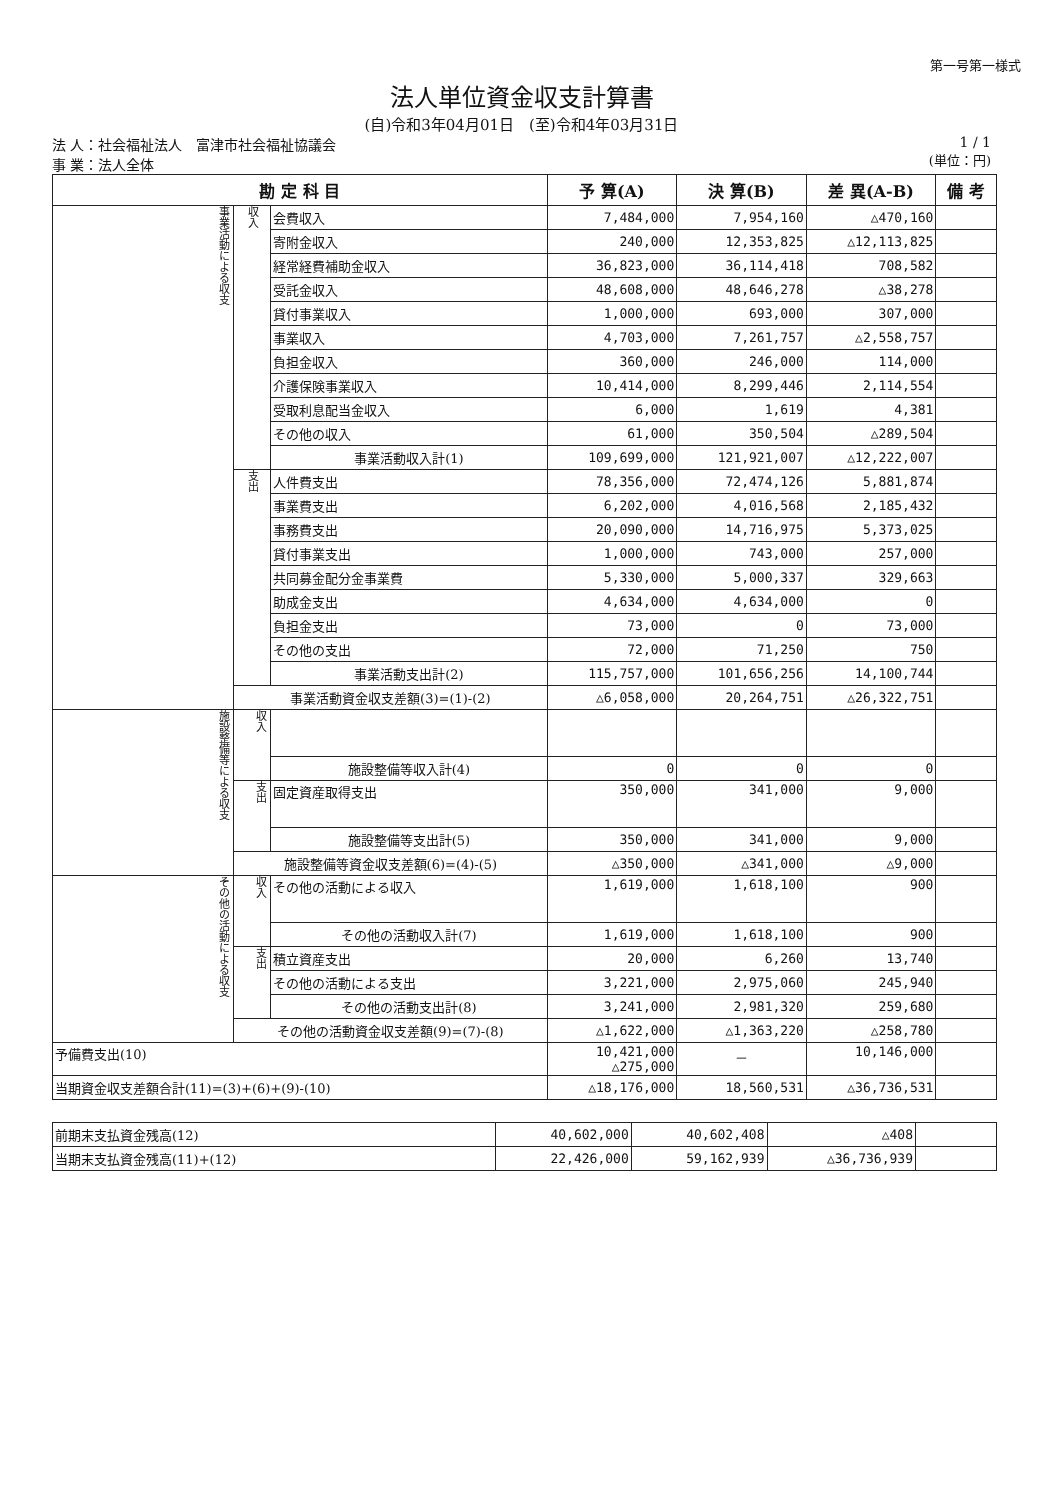第一号第一様式
法人単位資金収支計算書
(自)令和3年04月01日　(至)令和4年03月31日
法 人：社会福祉法人　富津市社会福祉協議会
事 業：法人全体
1 / 1
(単位：円)
| 勘 定 科 目 | | | 予 算(A) | 決 算(B) | 差 異(A-B) | 備 考 |
| --- | --- | --- | --- | --- | --- | --- |
| 事業活動による収支 | 収入 | 会費収入 | 7,484,000 | 7,954,160 | △470,160 | |
| | | 寄附金収入 | 240,000 | 12,353,825 | △12,113,825 | |
| | | 経常経費補助金収入 | 36,823,000 | 36,114,418 | 708,582 | |
| | | 受託金収入 | 48,608,000 | 48,646,278 | △38,278 | |
| | | 貸付事業収入 | 1,000,000 | 693,000 | 307,000 | |
| | | 事業収入 | 4,703,000 | 7,261,757 | △2,558,757 | |
| | | 負担金収入 | 360,000 | 246,000 | 114,000 | |
| | | 介護保険事業収入 | 10,414,000 | 8,299,446 | 2,114,554 | |
| | | 受取利息配当金収入 | 6,000 | 1,619 | 4,381 | |
| | | その他の収入 | 61,000 | 350,504 | △289,504 | |
| | | 事業活動収入計(1) | 109,699,000 | 121,921,007 | △12,222,007 | |
| | 支出 | 人件費支出 | 78,356,000 | 72,474,126 | 5,881,874 | |
| | | 事業費支出 | 6,202,000 | 4,016,568 | 2,185,432 | |
| | | 事務費支出 | 20,090,000 | 14,716,975 | 5,373,025 | |
| | | 貸付事業支出 | 1,000,000 | 743,000 | 257,000 | |
| | | 共同募金配分金事業費 | 5,330,000 | 5,000,337 | 329,663 | |
| | | 助成金支出 | 4,634,000 | 4,634,000 | 0 | |
| | | 負担金支出 | 73,000 | 0 | 73,000 | |
| | | その他の支出 | 72,000 | 71,250 | 750 | |
| | | 事業活動支出計(2) | 115,757,000 | 101,656,256 | 14,100,744 | |
| | 事業活動資金収支差額(3)=(1)-(2) | | △6,058,000 | 20,264,751 | △26,322,751 | |
| 施設整備等による収支 | 収入 | | | | | |
| | | 施設整備等収入計(4) | 0 | 0 | 0 | |
| | 支出 | 固定資産取得支出 | 350,000 | 341,000 | 9,000 | |
| | | 施設整備等支出計(5) | 350,000 | 341,000 | 9,000 | |
| | 施設整備等資金収支差額(6)=(4)-(5) | | △350,000 | △341,000 | △9,000 | |
| その他の活動による収支 | 収入 | その他の活動による収入 | 1,619,000 | 1,618,100 | 900 | |
| | | その他の活動収入計(7) | 1,619,000 | 1,618,100 | 900 | |
| | 支出 | 積立資産支出 | 20,000 | 6,260 | 13,740 | |
| | | その他の活動による支出 | 3,221,000 | 2,975,060 | 245,940 | |
| | | その他の活動支出計(8) | 3,241,000 | 2,981,320 | 259,680 | |
| | その他の活動資金収支差額(9)=(7)-(8) | | △1,622,000 | △1,363,220 | △258,780 | |
| 予備費支出(10) | | | 10,421,000 △275,000 | － | 10,146,000 | |
| 当期資金収支差額合計(11)=(3)+(6)+(9)-(10) | | | △18,176,000 | 18,560,531 | △36,736,531 | |
| 前期末支払資金残高(12) | 40,602,000 | 40,602,408 | △408 | |
| 当期末支払資金残高(11)+(12) | 22,426,000 | 59,162,939 | △36,736,939 | |